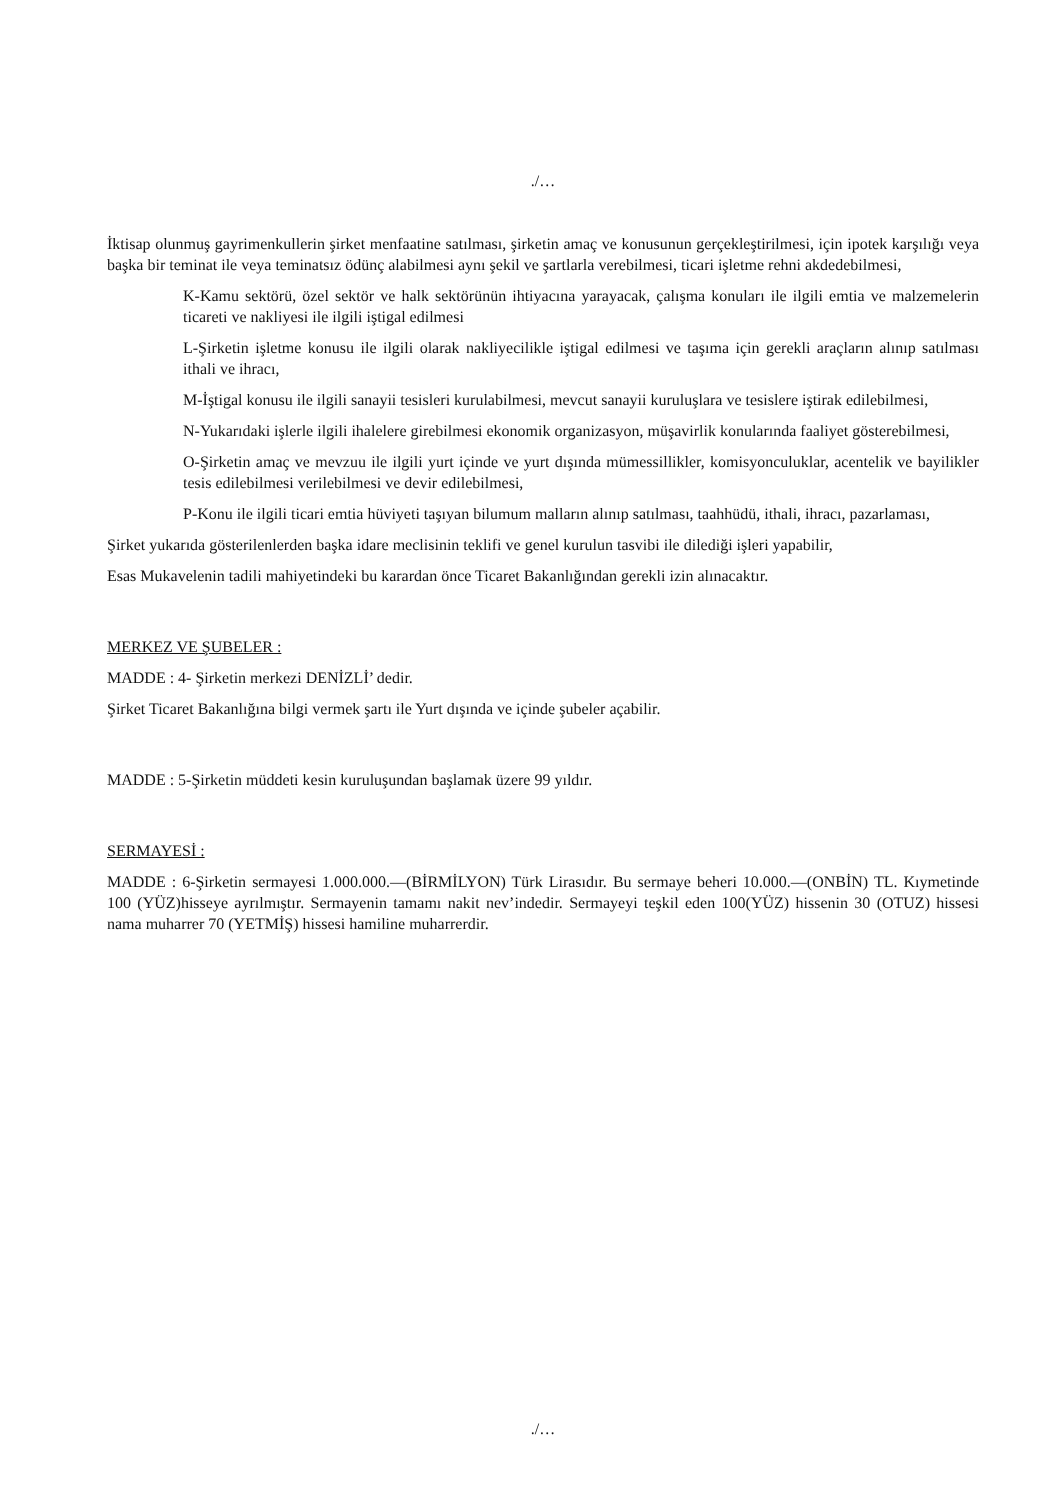./…
İktisap olunmuş gayrimenkullerin şirket menfaatine satılması, şirketin amaç ve konusunun gerçekleştirilmesi, için ipotek karşılığı veya başka bir teminat ile veya teminatsız ödünç alabilmesi aynı şekil ve şartlarla verebilmesi, ticari işletme rehni akdedebilmesi,
K-Kamu sektörü, özel sektör ve halk sektörünün ihtiyacına yarayacak, çalışma konuları ile ilgili emtia ve malzemelerin ticareti ve nakliyesi ile ilgili iştigal edilmesi
L-Şirketin işletme konusu ile ilgili olarak nakliyecilikle iştigal edilmesi ve taşıma için gerekli araçların alınıp satılması ithali ve ihracı,
M-İştigal konusu ile ilgili sanayii tesisleri kurulabilmesi, mevcut sanayii kuruluşlara ve tesislere iştirak edilebilmesi,
N-Yukarıdaki işlerle ilgili ihalelere girebilmesi ekonomik organizasyon, müşavirlik konularında faaliyet gösterebilmesi,
O-Şirketin amaç ve mevzuu ile ilgili yurt içinde ve yurt dışında mümessillikler, komisyonculuklar, acentelik ve bayilikler tesis edilebilmesi verilebilmesi ve devir edilebilmesi,
P-Konu ile ilgili ticari emtia hüviyeti taşıyan bilumum malların alınıp satılması, taahhüdü, ithali, ihracı, pazarlaması,
Şirket yukarıda gösterilenlerden başka idare meclisinin teklifi ve genel kurulun tasvibi ile dilediği işleri yapabilir,
Esas Mukavelenin tadili mahiyetindeki bu karardan önce Ticaret Bakanlığından gerekli izin alınacaktır.
MERKEZ VE ŞUBELER :
MADDE : 4- Şirketin merkezi DENİZLİ’ dedir.
Şirket Ticaret Bakanlığına bilgi vermek şartı ile Yurt dışında ve içinde şubeler açabilir.
MADDE : 5-Şirketin müddeti kesin kuruluşundan başlamak üzere 99 yıldır.
SERMAYESİ :
MADDE : 6-Şirketin sermayesi 1.000.000.—(BİRMİLYON) Türk Lirasıdır. Bu sermaye beheri 10.000.—(ONBİN) TL. Kıymetinde 100 (YÜZ)hisseye ayrılmıştır. Sermayenin tamamı nakit nev’indedir. Sermayeyi teşkil eden 100(YÜZ) hissenin 30 (OTUZ) hissesi nama muharrer 70 (YETMİŞ) hissesi hamiline muharrerdir.
./…